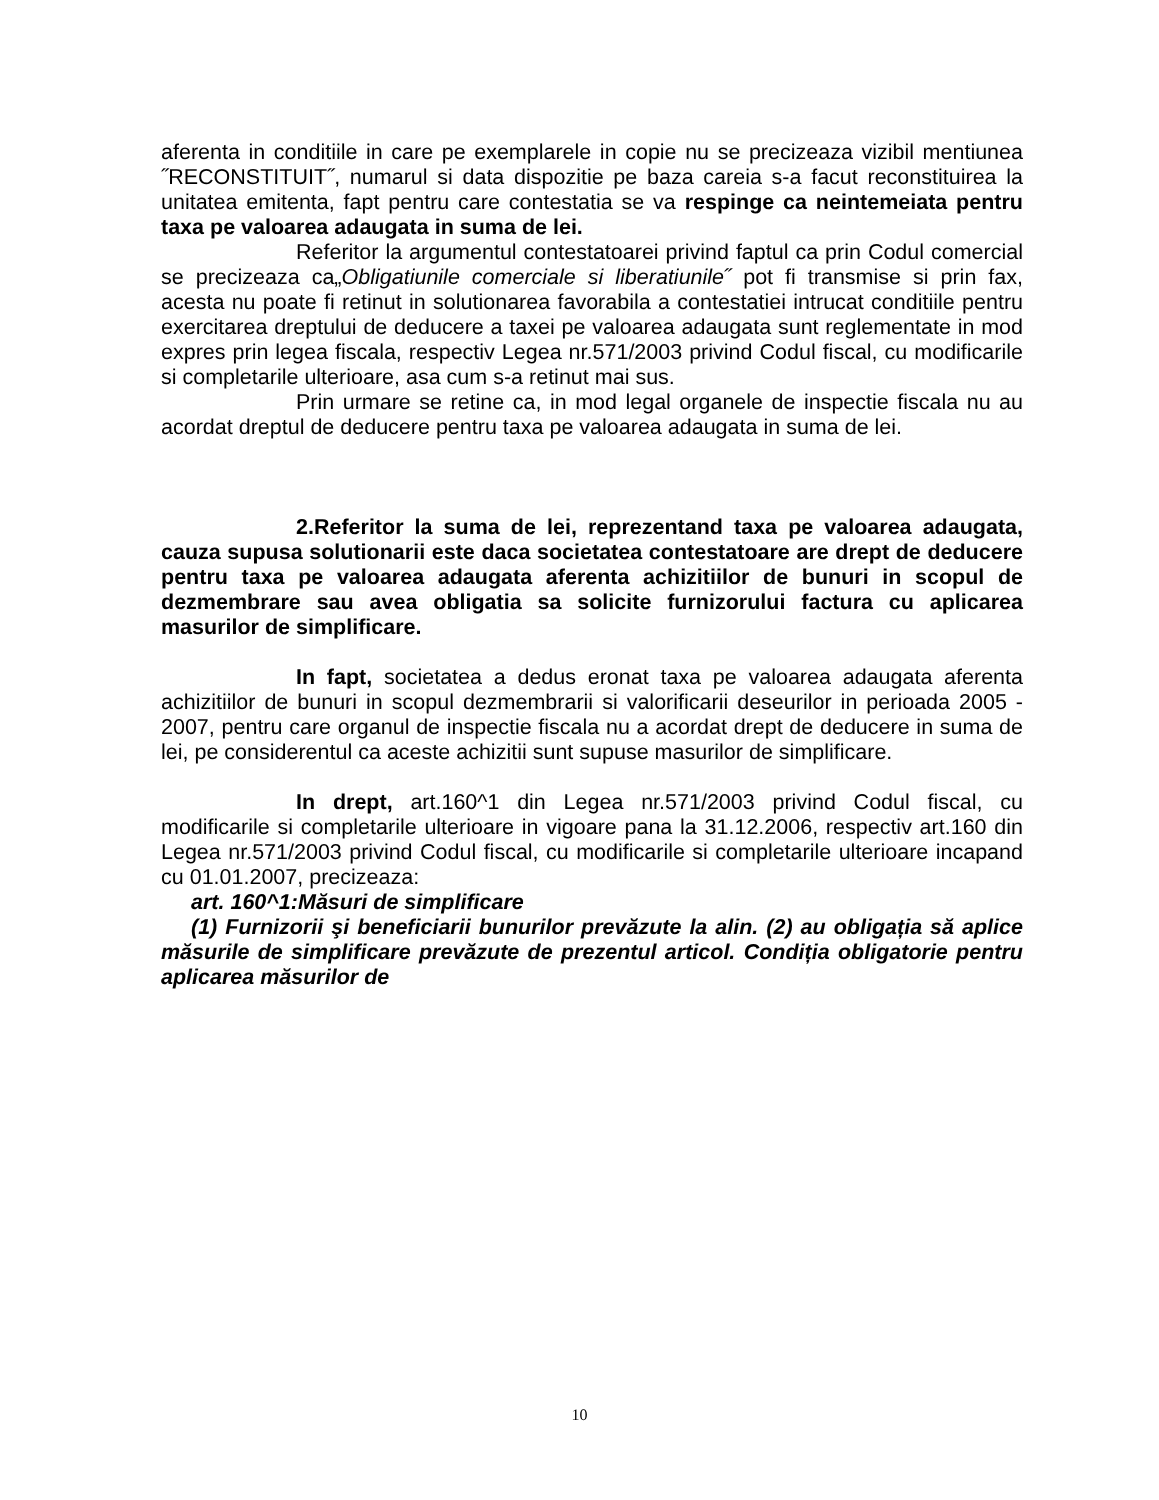aferenta in conditiile in care pe exemplarele in copie nu se precizeaza vizibil mentiunea ˝RECONSTITUIT˝, numarul si data dispozitie pe baza careia s-a facut reconstituirea la unitatea emitenta, fapt pentru care contestatia se va respinge ca neintemeiata pentru taxa pe valoarea adaugata in suma de lei.
Referitor la argumentul contestatoarei privind faptul ca prin Codul comercial se precizeaza ca„Obligatiunile comerciale si liberatiunile˝ pot fi transmise si prin fax, acesta nu poate fi retinut in solutionarea favorabila a contestatiei intrucat conditiile pentru exercitarea dreptului de deducere a taxei pe valoarea adaugata sunt reglementate in mod expres prin legea fiscala, respectiv Legea nr.571/2003 privind Codul fiscal, cu modificarile si completarile ulterioare, asa cum s-a retinut mai sus.
Prin urmare se retine ca, in mod legal organele de inspectie fiscala nu au acordat dreptul de deducere pentru taxa pe valoarea adaugata in suma de lei.
2.Referitor la suma de lei, reprezentand taxa pe valoarea adaugata, cauza supusa solutionarii este daca societatea contestatoare are drept de deducere pentru taxa pe valoarea adaugata aferenta achizitiilor de bunuri in scopul de dezmembrare sau avea obligatia sa solicite furnizorului factura cu aplicarea masurilor de simplificare.
In fapt, societatea a dedus eronat taxa pe valoarea adaugata aferenta achizitiilor de bunuri in scopul dezmembrarii si valorificarii deseurilor in perioada 2005 - 2007, pentru care organul de inspectie fiscala nu a acordat drept de deducere in suma de lei, pe considerentul ca aceste achizitii sunt supuse masurilor de simplificare.
In drept, art.160^1 din Legea nr.571/2003 privind Codul fiscal, cu modificarile si completarile ulterioare in vigoare pana la 31.12.2006, respectiv art.160 din Legea nr.571/2003 privind Codul fiscal, cu modificarile si completarile ulterioare incapand cu 01.01.2007, precizeaza:
art. 160^1:Măsuri de simplificare
(1) Furnizorii şi beneficiarii bunurilor prevăzute la alin. (2) au obligația să aplice măsurile de simplificare prevăzute de prezentul articol. Condiția obligatorie pentru aplicarea măsurilor de
10